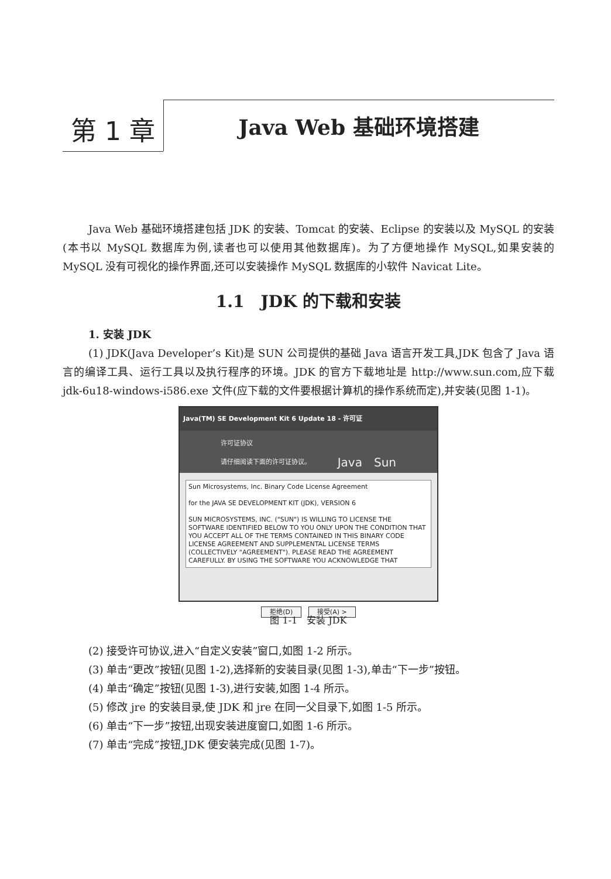第 1 章
Java Web 基础环境搭建
Java Web 基础环境搭建包括 JDK 的安装、Tomcat 的安装、Eclipse 的安装以及 MySQL 的安装(本书以 MySQL 数据库为例,读者也可以使用其他数据库)。为了方便地操作 MySQL,如果安装的 MySQL 没有可视化的操作界面,还可以安装操作 MySQL 数据库的小软件 Navicat Lite。
1.1　JDK 的下载和安装
1. 安装 JDK
(1) JDK(Java Developer’s Kit)是 SUN 公司提供的基础 Java 语言开发工具,JDK 包含了 Java 语言的编译工具、运行工具以及执行程序的环境。JDK 的官方下载地址是 http://www.sun.com,应下载 jdk-6u18-windows-i586.exe 文件(应下载的文件要根据计算机的操作系统而定),并安装(见图 1-1)。
Java(TM) SE Development Kit 6 Update 18 - 许可证
许可证协议
请仔细阅读下面的许可证协议。 Java　Sun
Sun Microsystems, Inc. Binary Code License Agreement
for the JAVA SE DEVELOPMENT KIT (JDK), VERSION 6
SUN MICROSYSTEMS, INC. ("SUN") IS WILLING TO LICENSE THE SOFTWARE IDENTIFIED BELOW TO YOU ONLY UPON THE CONDITION THAT YOU ACCEPT ALL OF THE TERMS CONTAINED IN THIS BINARY CODE LICENSE AGREEMENT AND SUPPLEMENTAL LICENSE TERMS (COLLECTIVELY "AGREEMENT"). PLEASE READ THE AGREEMENT CAREFULLY. BY USING THE SOFTWARE YOU ACKNOWLEDGE THAT
拒绝(D) 接受(A) >
图 1-1　安装 JDK
(2) 接受许可协议,进入“自定义安装”窗口,如图 1-2 所示。
(3) 单击“更改”按钮(见图 1-2),选择新的安装目录(见图 1-3),单击“下一步”按钮。
(4) 单击“确定”按钮(见图 1-3),进行安装,如图 1-4 所示。
(5) 修改 jre 的安装目录,使 JDK 和 jre 在同一父目录下,如图 1-5 所示。
(6) 单击“下一步”按钮,出现安装进度窗口,如图 1-6 所示。
(7) 单击“完成”按钮,JDK 便安装完成(见图 1-7)。